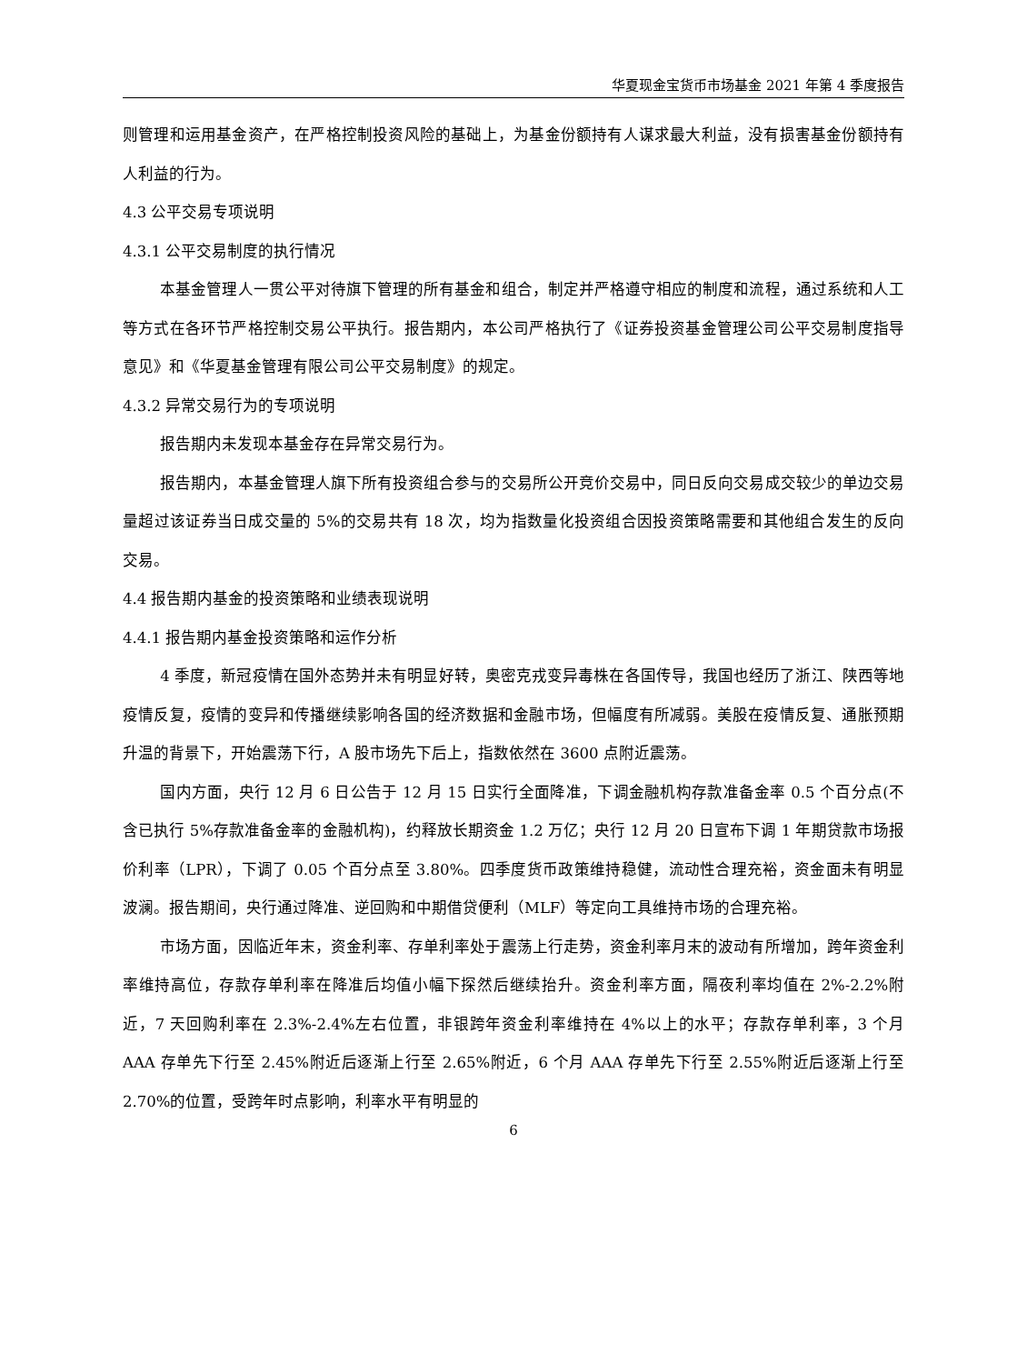华夏现金宝货币市场基金 2021 年第 4 季度报告
则管理和运用基金资产，在严格控制投资风险的基础上，为基金份额持有人谋求最大利益，没有损害基金份额持有人利益的行为。
4.3 公平交易专项说明
4.3.1 公平交易制度的执行情况
本基金管理人一贯公平对待旗下管理的所有基金和组合，制定并严格遵守相应的制度和流程，通过系统和人工等方式在各环节严格控制交易公平执行。报告期内，本公司严格执行了《证券投资基金管理公司公平交易制度指导意见》和《华夏基金管理有限公司公平交易制度》的规定。
4.3.2 异常交易行为的专项说明
报告期内未发现本基金存在异常交易行为。
报告期内，本基金管理人旗下所有投资组合参与的交易所公开竞价交易中，同日反向交易成交较少的单边交易量超过该证券当日成交量的 5%的交易共有 18 次，均为指数量化投资组合因投资策略需要和其他组合发生的反向交易。
4.4 报告期内基金的投资策略和业绩表现说明
4.4.1 报告期内基金投资策略和运作分析
4 季度，新冠疫情在国外态势并未有明显好转，奥密克戎变异毒株在各国传导，我国也经历了浙江、陕西等地疫情反复，疫情的变异和传播继续影响各国的经济数据和金融市场，但幅度有所减弱。美股在疫情反复、通胀预期升温的背景下，开始震荡下行，A 股市场先下后上，指数依然在 3600 点附近震荡。
国内方面，央行 12 月 6 日公告于 12 月 15 日实行全面降准，下调金融机构存款准备金率 0.5 个百分点(不含已执行 5%存款准备金率的金融机构)，约释放长期资金 1.2 万亿；央行 12 月 20 日宣布下调 1 年期贷款市场报价利率（LPR），下调了 0.05 个百分点至 3.80%。四季度货币政策维持稳健，流动性合理充裕，资金面未有明显波澜。报告期间，央行通过降准、逆回购和中期借贷便利（MLF）等定向工具维持市场的合理充裕。
市场方面，因临近年末，资金利率、存单利率处于震荡上行走势，资金利率月末的波动有所增加，跨年资金利率维持高位，存款存单利率在降准后均值小幅下探然后继续抬升。资金利率方面，隔夜利率均值在 2%-2.2%附近，7 天回购利率在 2.3%-2.4%左右位置，非银跨年资金利率维持在 4%以上的水平；存款存单利率，3 个月 AAA 存单先下行至 2.45%附近后逐渐上行至 2.65%附近，6 个月 AAA 存单先下行至 2.55%附近后逐渐上行至 2.70%的位置，受跨年时点影响，利率水平有明显的
6